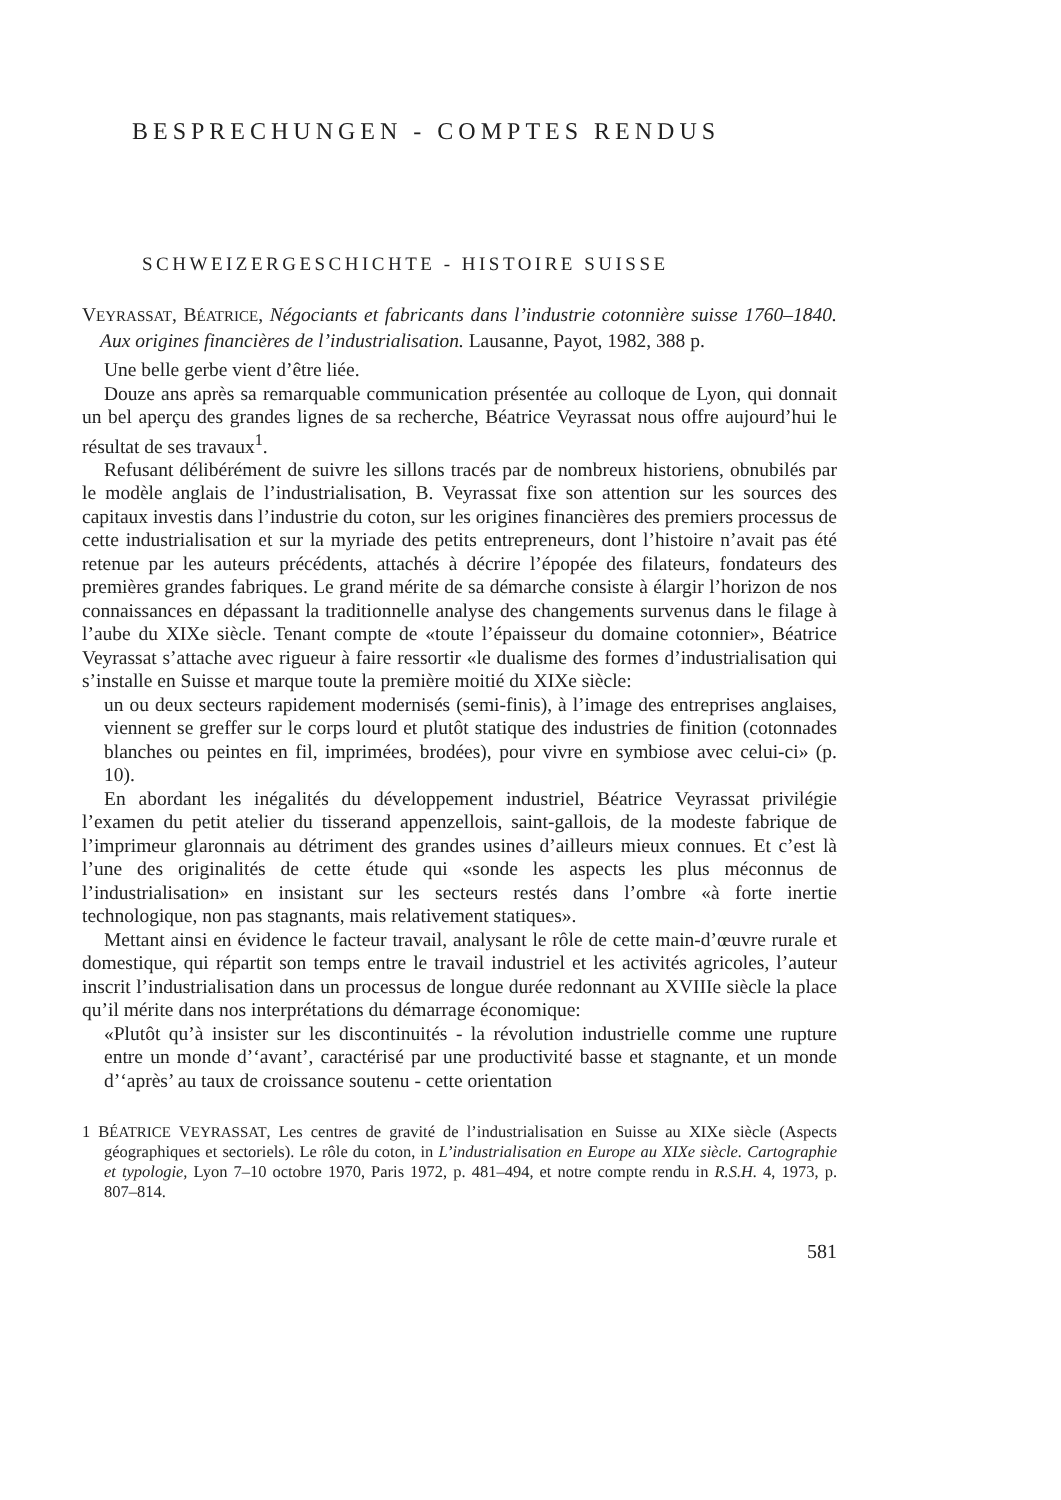BESPRECHUNGEN - COMPTES RENDUS
SCHWEIZERGESCHICHTE - HISTOIRE SUISSE
VEYRASSAT, BÉATRICE, Négociants et fabricants dans l’industrie cotonnière suisse 1760–1840. Aux origines financières de l’industrialisation. Lausanne, Payot, 1982, 388 p.
Une belle gerbe vient d’être liée.
Douze ans après sa remarquable communication présentée au colloque de Lyon, qui donnait un bel aperçu des grandes lignes de sa recherche, Béatrice Veyrassat nous offre aujourd’hui le résultat de ses travaux<sup>1</sup>.
Refusant délibérément de suivre les sillons tracés par de nombreux historiens, obnubilés par le modèle anglais de l’industrialisation, B. Veyrassat fixe son attention sur les sources des capitaux investis dans l’industrie du coton, sur les origines financières des premiers processus de cette industrialisation et sur la myriade des petits entrepreneurs, dont l’histoire n’avait pas été retenue par les auteurs précédents, attachés à décrire l’épopée des filateurs, fondateurs des premières grandes fabriques. Le grand mérite de sa démarche consiste à élargir l’horizon de nos connaissances en dépassant la traditionnelle analyse des changements survenus dans le filage à l’aube du XIXe siècle. Tenant compte de «toute l’épaisseur du domaine cotonnier», Béatrice Veyrassat s’attache avec rigueur à faire ressortir «le dualisme des formes d’industrialisation qui s’installe en Suisse et marque toute la première moitié du XIXe siècle:
un ou deux secteurs rapidement modernisés (semi-finis), à l’image des entreprises anglaises, viennent se greffer sur le corps lourd et plutôt statique des industries de finition (cotonnades blanches ou peintes en fil, imprimées, brodées), pour vivre en symbiose avec celui-ci» (p. 10).
En abordant les inégalités du développement industriel, Béatrice Veyrassat privilégie l’examen du petit atelier du tisserand appenzellois, saint-gallois, de la modeste fabrique de l’imprimeur glaronnais au détriment des grandes usines d’ailleurs mieux connues. Et c’est là l’une des originalités de cette étude qui «sonde les aspects les plus méconnus de l’industrialisation» en insistant sur les secteurs restés dans l’ombre «à forte inertie technologique, non pas stagnants, mais relativement statiques».
Mettant ainsi en évidence le facteur travail, analysant le rôle de cette main-d’œuvre rurale et domestique, qui répartit son temps entre le travail industriel et les activités agricoles, l’auteur inscrit l’industrialisation dans un processus de longue durée redonnant au XVIIIe siècle la place qu’il mérite dans nos interprétations du démarrage économique:
«Plutôt qu’à insister sur les discontinuités - la révolution industrielle comme une rupture entre un monde d’‘avant’, caractérisé par une productivité basse et stagnante, et un monde d’‘après’ au taux de croissance soutenu - cette orientation
1 BÉATRICE VEYRASSAT, Les centres de gravité de l’industrialisation en Suisse au XIXe siècle (Aspects géographiques et sectoriels). Le rôle du coton, in L’industrialisation en Europe au XIXe siècle. Cartographie et typologie, Lyon 7–10 octobre 1970, Paris 1972, p. 481–494, et notre compte rendu in R.S.H. 4, 1973, p. 807–814.
581